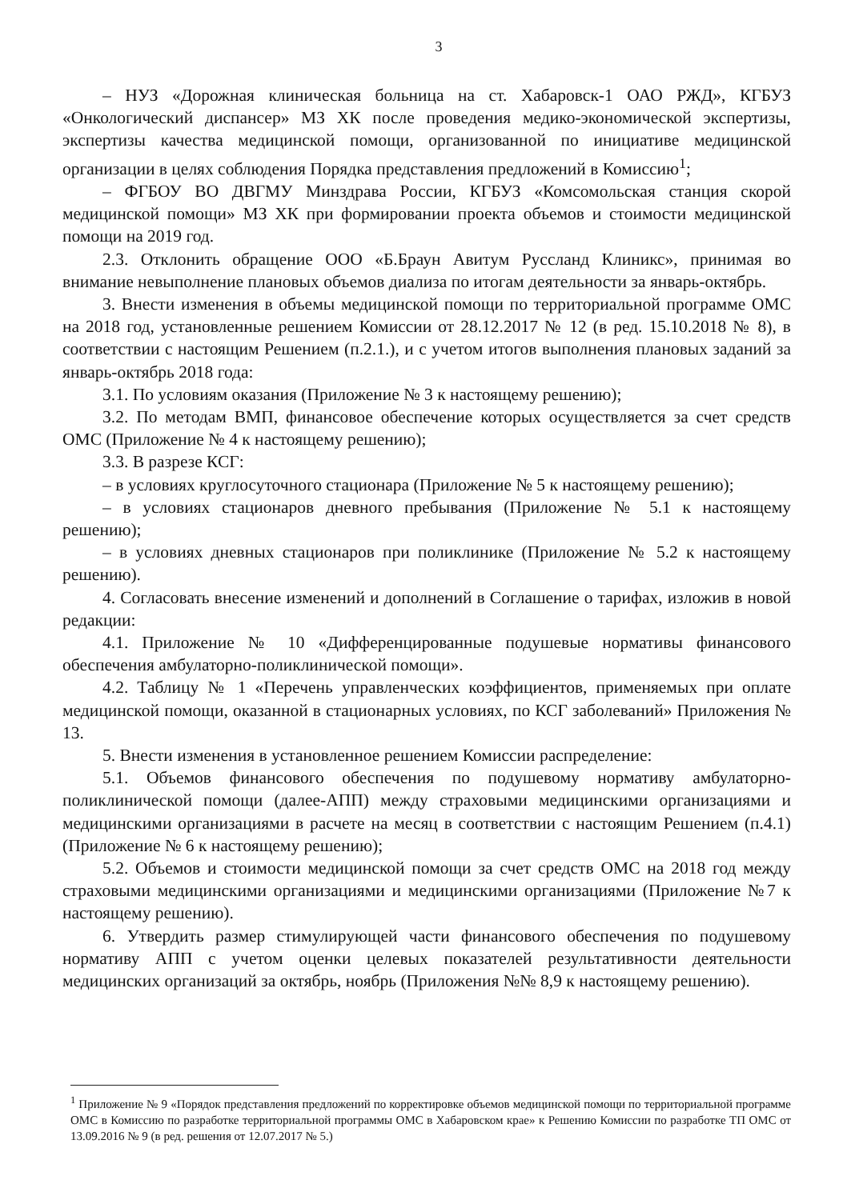3
– НУЗ «Дорожная клиническая больница на ст. Хабаровск-1 ОАО РЖД», КГБУЗ «Онкологический диспансер» МЗ ХК после проведения медико-экономической экспертизы, экспертизы качества медицинской помощи, организованной по инициативе медицинской организации в целях соблюдения Порядка представления предложений в Комиссию<sup>1</sup>;
– ФГБОУ ВО ДВГМУ Минздрава России, КГБУЗ «Комсомольская станция скорой медицинской помощи» МЗ ХК при формировании проекта объемов и стоимости медицинской помощи на 2019 год.
2.3. Отклонить обращение ООО «Б.Браун Авитум Руссланд Клиникс», принимая во внимание невыполнение плановых объемов диализа по итогам деятельности за январь-октябрь.
3. Внести изменения в объемы медицинской помощи по территориальной программе ОМС на 2018 год, установленные решением Комиссии от 28.12.2017 № 12 (в ред. 15.10.2018 № 8), в соответствии с настоящим Решением (п.2.1.), и с учетом итогов выполнения плановых заданий за январь-октябрь 2018 года:
3.1. По условиям оказания (Приложение № 3 к настоящему решению);
3.2. По методам ВМП, финансовое обеспечение которых осуществляется за счет средств ОМС (Приложение № 4 к настоящему решению);
3.3. В разрезе КСГ:
– в условиях круглосуточного стационара (Приложение № 5 к настоящему решению);
– в условиях стационаров дневного пребывания (Приложение № 5.1 к настоящему решению);
– в условиях дневных стационаров при поликлинике (Приложение № 5.2 к настоящему решению).
4. Согласовать внесение изменений и дополнений в Соглашение о тарифах, изложив в новой редакции:
4.1. Приложение № 10 «Дифференцированные подушевые нормативы финансового обеспечения амбулаторно-поликлинической помощи».
4.2. Таблицу № 1 «Перечень управленческих коэффициентов, применяемых при оплате медицинской помощи, оказанной в стационарных условиях, по КСГ заболеваний» Приложения № 13.
5. Внести изменения в установленное решением Комиссии распределение:
5.1. Объемов финансового обеспечения по подушевому нормативу амбулаторно-поликлинической помощи (далее-АПП) между страховыми медицинскими организациями и медицинскими организациями в расчете на месяц в соответствии с настоящим Решением (п.4.1) (Приложение № 6 к настоящему решению);
5.2. Объемов и стоимости медицинской помощи за счет средств ОМС на 2018 год между страховыми медицинскими организациями и медицинскими организациями (Приложение №7 к настоящему решению).
6. Утвердить размер стимулирующей части финансового обеспечения по подушевому нормативу АПП с учетом оценки целевых показателей результативности деятельности медицинских организаций за октябрь, ноябрь (Приложения №№ 8,9 к настоящему решению).
<sup>1</sup> Приложение № 9 «Порядок представления предложений по корректировке объемов медицинской помощи по территориальной программе ОМС в Комиссию по разработке территориальной программы ОМС в Хабаровском крае» к Решению Комиссии по разработке ТП ОМС от 13.09.2016 № 9 (в ред. решения от 12.07.2017 № 5.)